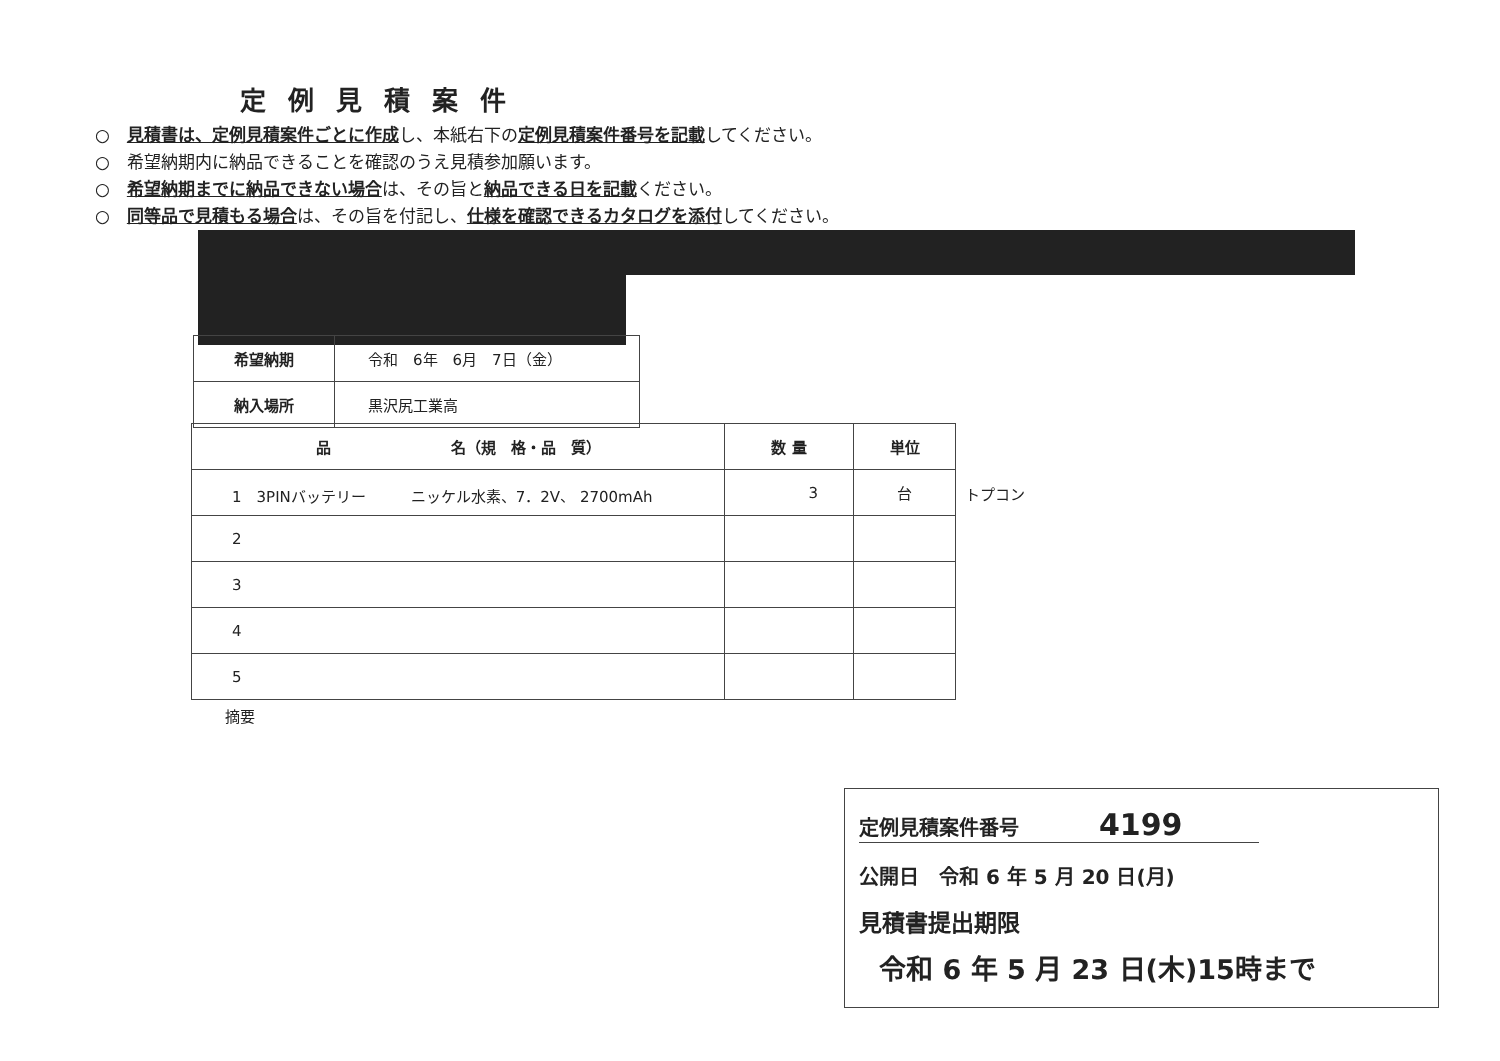定例見積案件
○　見積書は、定例見積案件ごとに作成し、本紙右下の定例見積案件番号を記載してください。
○　希望納期内に納品できることを確認のうえ見積参加願います。
○　希望納期までに納品できない場合は、その旨と納品できる日を記載ください。
○　同等品で見積もる場合は、その旨を付記し、仕様を確認できるカタログを添付してください。
| 希望納期 | 令和 6年 6月 7日（金） |
| 納入場所 | 黒沢尻工業高 |
| 品 名（規 格・品 質） | 数 量 | 単位 |
| --- | --- | --- |
| 1 3PINバッテリー ニッケル水素、7．2V、 2700mAh | 3 | 台 |
| 2 | | |
| 3 | | |
| 4 | | |
| 5 | | |
トプコン
摘要
定例見積案件番号　　　　4199
公開日　令和 6 年 5 月 20 日(月)
見積書提出期限
令和 6 年 5 月 23 日(木)15時まで